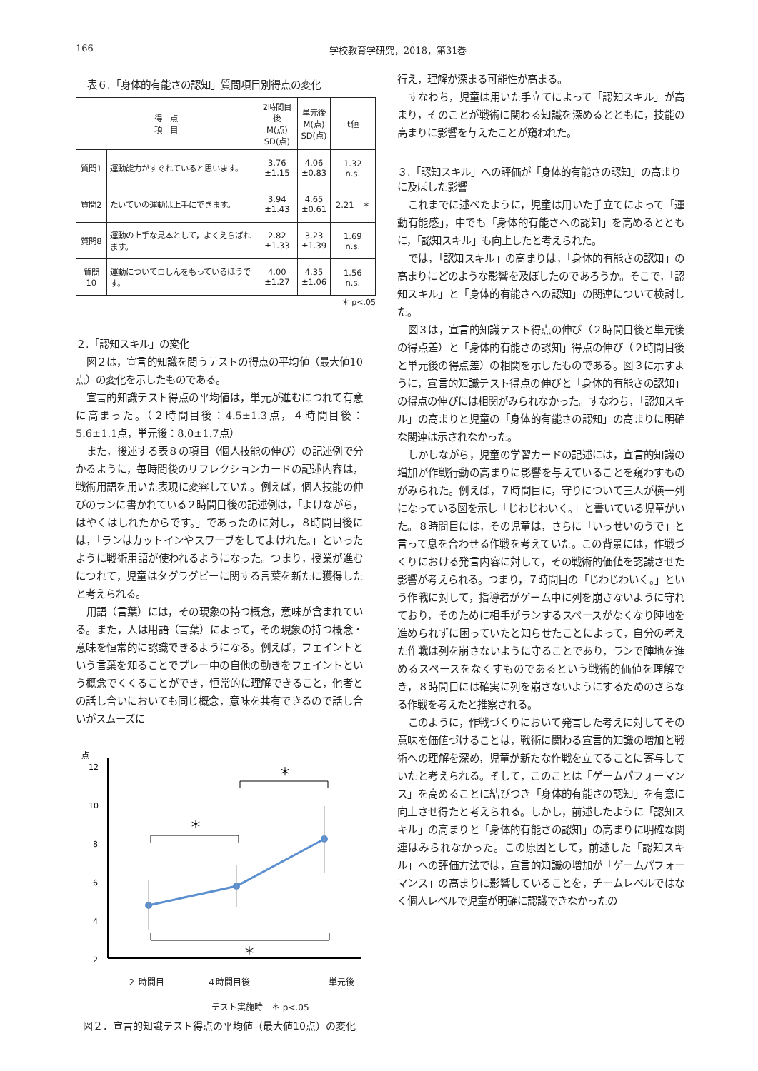166 学校教育学研究，2018，第31巻
表６.「身体的有能さの認知」質問項目別得点の変化
| 得 点 項 目 | | 2時間目後 M(点) SD(点) | 単元後 M(点) SD(点) | t値 |
| --- | --- | --- | --- | --- |
| 質問1 | 運動能力がすぐれていると思います。 | 3.76 ±1.15 | 4.06 ±0.83 | 1.32 n.s. |
| 質問2 | たいていの運動は上手にできます。 | 3.94 ±1.43 | 4.65 ±0.61 | 2.21 ＊ |
| 質問8 | 運動の上手な見本として，よくえらばれます。 | 2.82 ±1.33 | 3.23 ±1.39 | 1.69 n.s. |
| 質問10 | 運動について自しんをもっているほうです。 | 4.00 ±1.27 | 4.35 ±1.06 | 1.56 n.s. |
＊ p<.05
２.「認知スキル」の変化
図２は，宣言的知識を問うテストの得点の平均値（最大値10点）の変化を示したものである。
宣言的知識テスト得点の平均値は，単元が進むにつれて有意に高まった。（２時間目後：4.5±1.3点，４時間目後：5.6±1.1点，単元後：8.0±1.7点）
また，後述する表８の項目（個人技能の伸び）の記述例で分かるように，毎時間後のリフレクションカードの記述内容は，戦術用語を用いた表現に変容していた。例えば，個人技能の伸びのランに書かれている２時間目後の記述例は，「よけながら，はやくはしれたからです。」であったのに対し，８時間目後には，「ランはカットインやスワーブをしてよけれた。」といったように戦術用語が使われるようになった。つまり，授業が進むにつれて，児童はタグラグビーに関する言葉を新たに獲得したと考えられる。
用語（言葉）には，その現象の持つ概念，意味が含まれている。また，人は用語（言葉）によって，その現象の持つ概念・意味を恒常的に認識できるようになる。例えば，フェイントという言葉を知ることでプレー中の自他の動きをフェイントという概念でくくることができ，恒常的に理解できること，他者との話し合いにおいても同じ概念，意味を共有できるので話し合いがスムーズに
点
12
10
8
6
4
2
＊
＊
＊
２ 時間目 ４時間目後 単元後
テスト実施時　＊ p<.05
図２．宣言的知識テスト得点の平均値（最大値10点）の変化
行え，理解が深まる可能性が高まる。
すなわち，児童は用いた手立てによって「認知スキル」が高まり，そのことが戦術に関わる知識を深めるとともに，技能の高まりに影響を与えたことが窺われた。
３.「認知スキル」への評価が「身体的有能さの認知」の高まりに及ぼした影響
これまでに述べたように，児童は用いた手立てによって「運動有能感」，中でも「身体的有能さへの認知」を高めるとともに，「認知スキル」も向上したと考えられた。
では，「認知スキル」の高まりは，「身体的有能さの認知」の高まりにどのような影響を及ぼしたのであろうか。そこで，「認知スキル」と「身体的有能さへの認知」の関連について検討した。
図３は，宣言的知識テスト得点の伸び（２時間目後と単元後の得点差）と「身体的有能さの認知」得点の伸び（２時間目後と単元後の得点差）の相関を示したものである。図３に示すように，宣言的知識テスト得点の伸びと「身体的有能さの認知」の得点の伸びには相関がみられなかった。すなわち，「認知スキル」の高まりと児童の「身体的有能さの認知」の高まりに明確な関連は示されなかった。
しかしながら，児童の学習カードの記述には，宣言的知識の増加が作戦行動の高まりに影響を与えていることを窺わすものがみられた。例えば，７時間目に，守りについて三人が横一列になっている図を示し「じわじわいく。」と書いている児童がいた。８時間目には，その児童は，さらに「いっせいのうで」と言って息を合わせる作戦を考えていた。この背景には，作戦づくりにおける発言内容に対して，その戦術的価値を認識させた影響が考えられる。つまり，７時間目の「じわじわいく。」という作戦に対して，指導者がゲーム中に列を崩さないように守れており，そのために相手がランするスペースがなくなり陣地を進められずに困っていたと知らせたことによって，自分の考えた作戦は列を崩さないように守ることであり，ランで陣地を進めるスペースをなくすものであるという戦術的価値を理解でき，８時間目には確実に列を崩さないようにするためのさらなる作戦を考えたと推察される。
このように，作戦づくりにおいて発言した考えに対してその意味を価値づけることは，戦術に関わる宣言的知識の増加と戦術への理解を深め，児童が新たな作戦を立てることに寄与していたと考えられる。そして，このことは「ゲームパフォーマンス」を高めることに結びつき「身体的有能さの認知」を有意に向上させ得たと考えられる。しかし，前述したように「認知スキル」の高まりと「身体的有能さの認知」の高まりに明確な関連はみられなかった。この原因として，前述した「認知スキル」への評価方法では，宣言的知識の増加が「ゲームパフォーマンス」の高まりに影響していることを，チームレベルではなく個人レベルで児童が明確に認識できなかったの